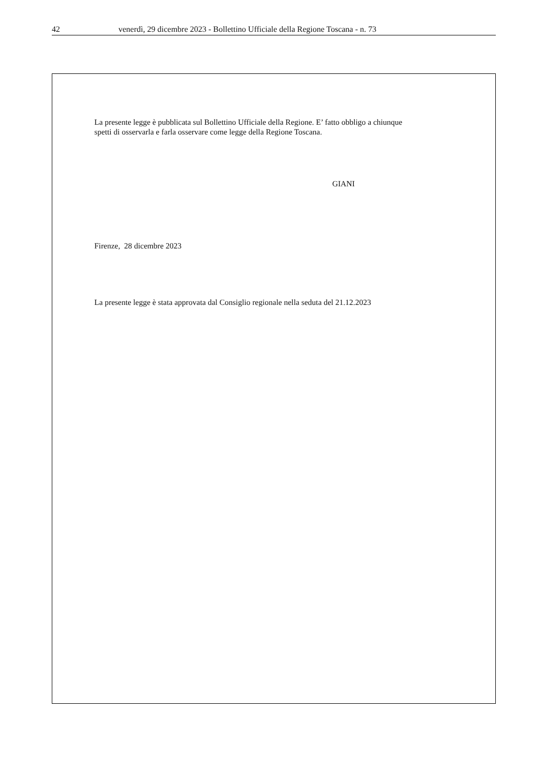42 venerdì, 29 dicembre 2023 - Bollettino Ufficiale della Regione Toscana - n. 73
La presente legge è pubblicata sul Bollettino Ufficiale della Regione. E’ fatto obbligo a chiunque
spetti di osservarla e farla osservare come legge della Regione Toscana.
GIANI
Firenze, 28 dicembre 2023
La presente legge è stata approvata dal Consiglio regionale nella seduta del 21.12.2023